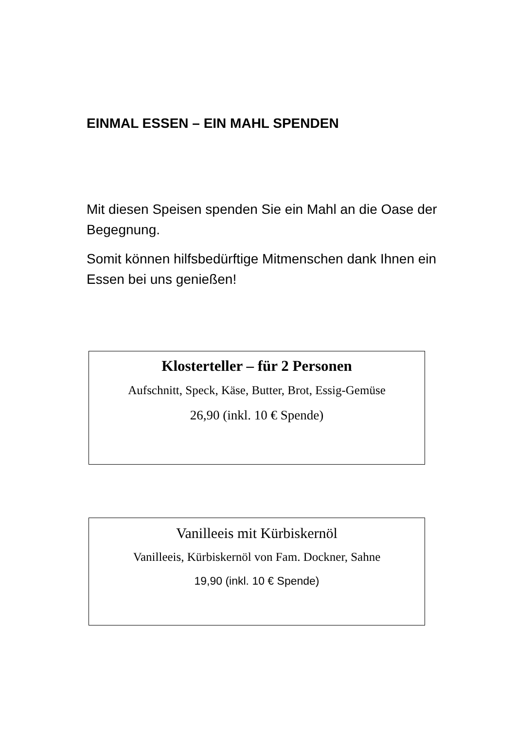EINMAL ESSEN – EIN MAHL SPENDEN
Mit diesen Speisen spenden Sie ein Mahl an die Oase der Begegnung.
Somit können hilfsbedürftige Mitmenschen dank Ihnen ein Essen bei uns genießen!
Klosterteller – für 2 Personen
Aufschnitt, Speck, Käse, Butter, Brot, Essig-Gemüse
26,90 (inkl. 10 € Spende)
Vanilleeis mit Kürbiskernöl
Vanilleeis, Kürbiskernöl von Fam. Dockner, Sahne
19,90 (inkl. 10 € Spende)